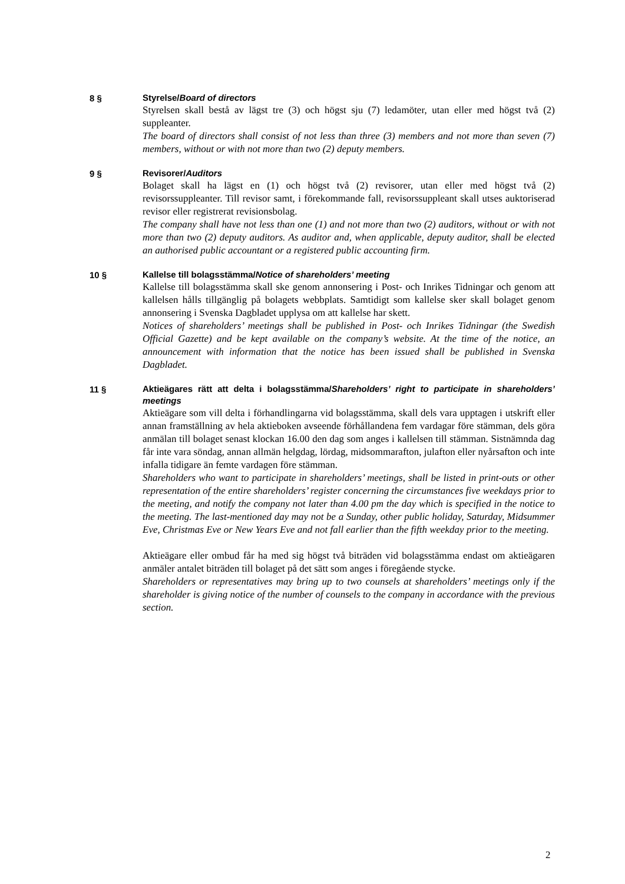8 §
Styrelse/Board of directors
Styrelsen skall bestå av lägst tre (3) och högst sju (7) ledamöter, utan eller med högst två (2) suppleanter.
The board of directors shall consist of not less than three (3) members and not more than seven (7) members, without or with not more than two (2) deputy members.
9 §
Revisorer/Auditors
Bolaget skall ha lägst en (1) och högst två (2) revisorer, utan eller med högst två (2) revisorssuppleanter. Till revisor samt, i förekommande fall, revisorssuppleant skall utses auktoriserad revisor eller registrerat revisionsbolag.
The company shall have not less than one (1) and not more than two (2) auditors, without or with not more than two (2) deputy auditors. As auditor and, when applicable, deputy auditor, shall be elected an authorised public accountant or a registered public accounting firm.
10 §
Kallelse till bolagsstämma/Notice of shareholders’ meeting
Kallelse till bolagsstämma skall ske genom annonsering i Post- och Inrikes Tidningar och genom att kallelsen hålls tillgänglig på bolagets webbplats. Samtidigt som kallelse sker skall bolaget genom annonsering i Svenska Dagbladet upplysa om att kallelse har skett.
Notices of shareholders’ meetings shall be published in Post- och Inrikes Tidningar (the Swedish Official Gazette) and be kept available on the company’s website. At the time of the notice, an announcement with information that the notice has been issued shall be published in Svenska Dagbladet.
11 §
Aktieägares rätt att delta i bolagsstämma/Shareholders’ right to participate in shareholders’ meetings
Aktieägare som vill delta i förhandlingarna vid bolagsstämma, skall dels vara upptagen i utskrift eller annan framställning av hela aktieboken avseende förhållandena fem vardagar före stämman, dels göra anmälan till bolaget senast klockan 16.00 den dag som anges i kallelsen till stämman. Sistnämnda dag får inte vara söndag, annan allmän helgdag, lördag, midsommarafton, julafton eller nyårsafton och inte infalla tidigare än femte vardagen före stämman.
Shareholders who want to participate in shareholders’ meetings, shall be listed in print-outs or other representation of the entire shareholders’ register concerning the circumstances five weekdays prior to the meeting, and notify the company not later than 4.00 pm the day which is specified in the notice to the meeting. The last-mentioned day may not be a Sunday, other public holiday, Saturday, Midsummer Eve, Christmas Eve or New Years Eve and not fall earlier than the fifth weekday prior to the meeting.
Aktieägare eller ombud får ha med sig högst två biträden vid bolagsstämma endast om aktieägaren anmäler antalet biträden till bolaget på det sätt som anges i föregående stycke.
Shareholders or representatives may bring up to two counsels at shareholders’ meetings only if the shareholder is giving notice of the number of counsels to the company in accordance with the previous section.
2